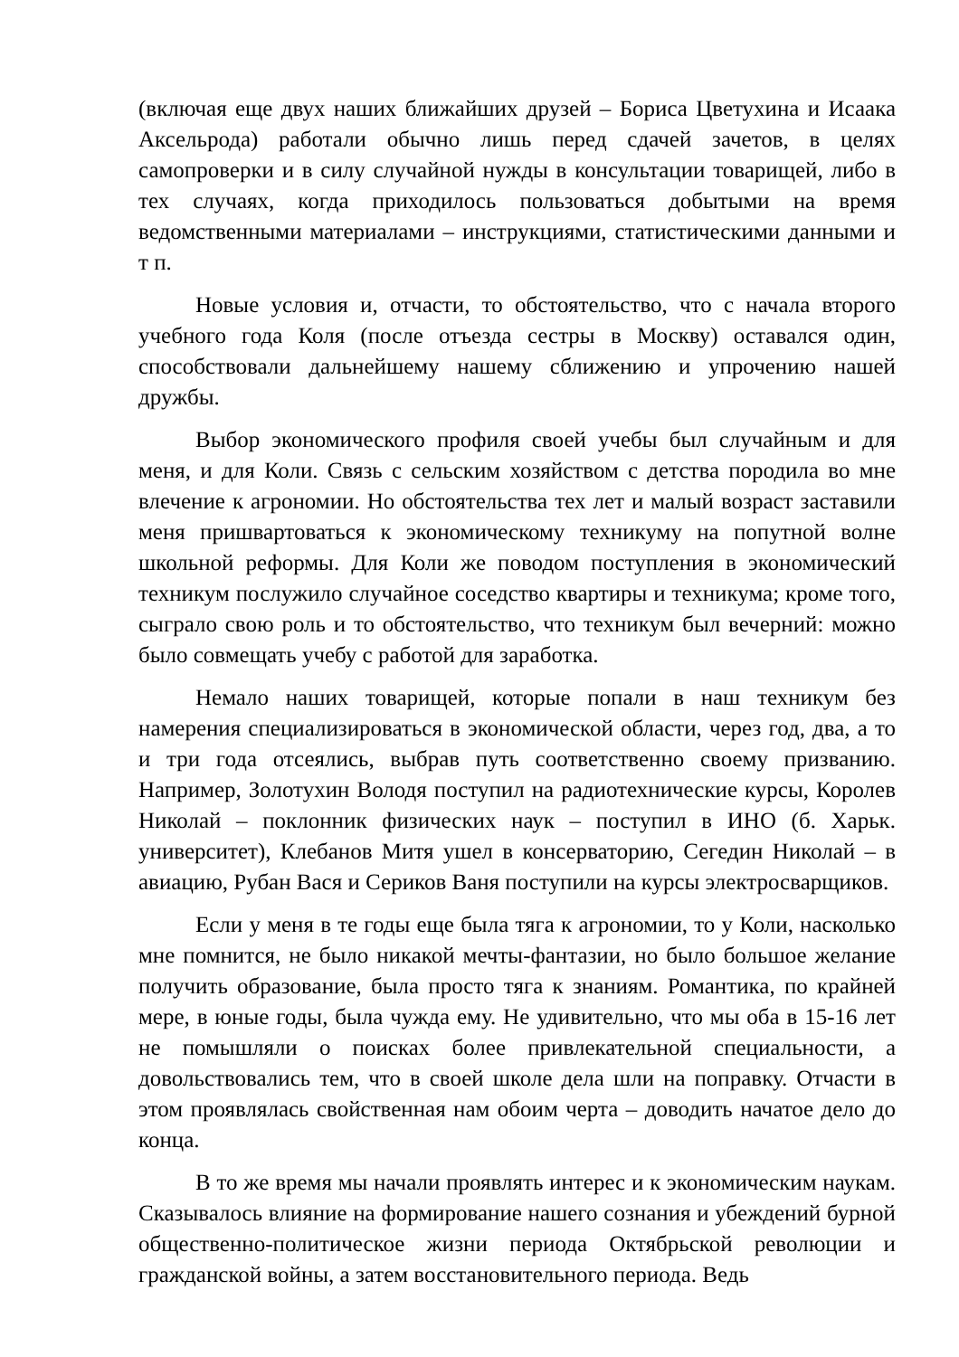(включая еще двух наших ближайших друзей – Бориса Цветухина и Исаака Аксельрода) работали обычно лишь перед сдачей зачетов, в целях самопроверки и в силу случайной нужды в консультации товарищей, либо в тех случаях, когда приходилось пользоваться добытыми на время ведомственными материалами – инструкциями, статистическими данными и т п.
Новые условия и, отчасти, то обстоятельство, что с начала второго учебного года Коля (после отъезда сестры в Москву) оставался один, способствовали дальнейшему нашему сближению и упрочению нашей дружбы.
Выбор экономического профиля своей учебы был случайным и для меня, и для Коли. Связь с сельским хозяйством с детства породила во мне влечение к агрономии. Но обстоятельства тех лет и малый возраст заставили меня пришвартоваться к экономическому техникуму на попутной волне школьной реформы. Для Коли же поводом поступления в экономический техникум послужило случайное соседство квартиры и техникума; кроме того, сыграло свою роль и то обстоятельство, что техникум был вечерний: можно было совмещать учебу с работой для заработка.
Немало наших товарищей, которые попали в наш техникум без намерения специализироваться в экономической области, через год, два, а то и три года отсеялись, выбрав путь соответственно своему призванию. Например, Золотухин Володя поступил на радиотехнические курсы, Королев Николай – поклонник физических наук – поступил в ИНО (б. Харьк. университет), Клебанов Митя ушел в консерваторию, Сегедин Николай – в авиацию, Рубан Вася и Сериков Ваня поступили на курсы электросварщиков.
Если у меня в те годы еще была тяга к агрономии, то у Коли, насколько мне помнится, не было никакой мечты-фантазии, но было большое желание получить образование, была просто тяга к знаниям. Романтика, по крайней мере, в юные годы, была чужда ему. Не удивительно, что мы оба в 15-16 лет не помышляли о поисках более привлекательной специальности, а довольствовались тем, что в своей школе дела шли на поправку. Отчасти в этом проявлялась свойственная нам обоим черта – доводить начатое дело до конца.
В то же время мы начали проявлять интерес и к экономическим наукам. Сказывалось влияние на формирование нашего сознания и убеждений бурной общественно-политическое жизни периода Октябрьской революции и гражданской войны, а затем восстановительного периода. Ведь